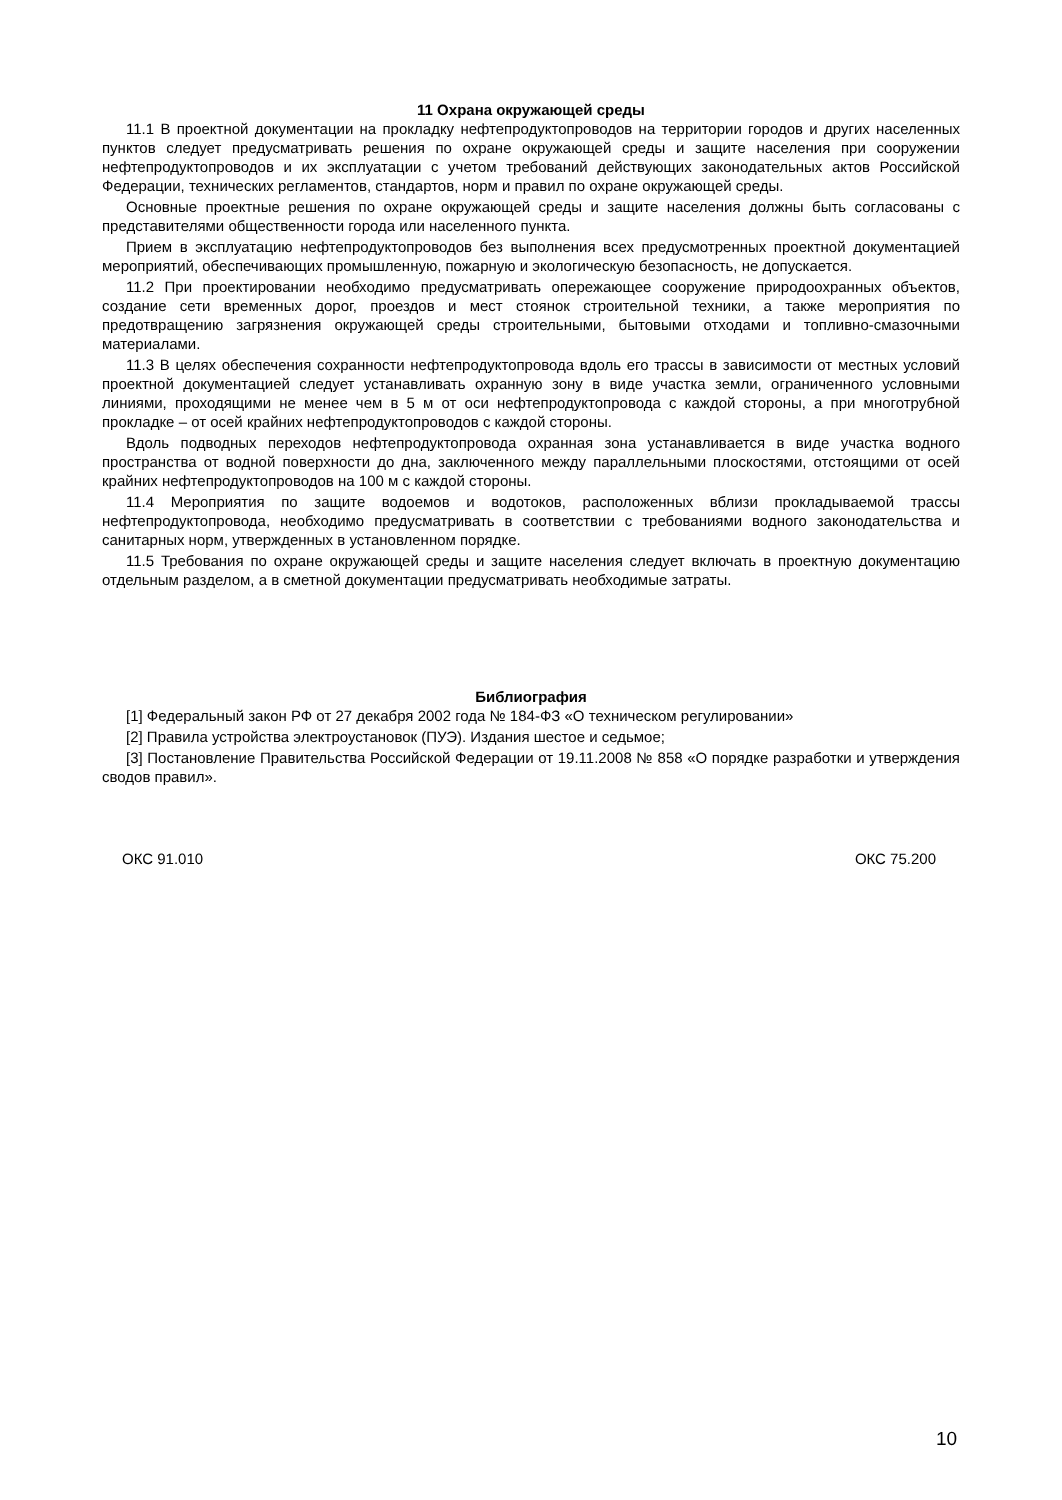11 Охрана окружающей среды
11.1 В проектной документации на прокладку нефтепродуктопроводов на территории городов и других населенных пунктов следует предусматривать решения по охране окружающей среды и защите населения при сооружении нефтепродуктопроводов и их эксплуатации с учетом требований действующих законодательных актов Российской Федерации, технических регламентов, стандартов, норм и правил по охране окружающей среды.
Основные проектные решения по охране окружающей среды и защите населения должны быть согласованы с представителями общественности города или населенного пункта.
Прием в эксплуатацию нефтепродуктопроводов без выполнения всех предусмотренных проектной документацией мероприятий, обеспечивающих промышленную, пожарную и экологическую безопасность, не допускается.
11.2 При проектировании необходимо предусматривать опережающее сооружение природоохранных объектов, создание сети временных дорог, проездов и мест стоянок строительной техники, а также мероприятия по предотвращению загрязнения окружающей среды строительными, бытовыми отходами и топливно-смазочными материалами.
11.3 В целях обеспечения сохранности нефтепродуктопровода вдоль его трассы в зависимости от местных условий проектной документацией следует устанавливать охранную зону в виде участка земли, ограниченного условными линиями, проходящими не менее чем в 5 м от оси нефтепродуктопровода с каждой стороны, а при многотрубной прокладке – от осей крайних нефтепродуктопроводов с каждой стороны.
Вдоль подводных переходов нефтепродуктопровода охранная зона устанавливается в виде участка водного пространства от водной поверхности до дна, заключенного между параллельными плоскостями, отстоящими от осей крайних нефтепродуктопроводов на 100 м с каждой стороны.
11.4 Мероприятия по защите водоемов и водотоков, расположенных вблизи прокладываемой трассы нефтепродуктопровода, необходимо предусматривать в соответствии с требованиями водного законодательства и санитарных норм, утвержденных в установленном порядке.
11.5 Требования по охране окружающей среды и защите населения следует включать в проектную документацию отдельным разделом, а в сметной документации предусматривать необходимые затраты.
Библиография
[1] Федеральный закон РФ от 27 декабря 2002 года № 184-ФЗ «О техническом регулировании»
[2] Правила устройства электроустановок (ПУЭ). Издания шестое и седьмое;
[3] Постановление Правительства Российской Федерации от 19.11.2008 № 858 «О порядке разработки и утверждения сводов правил».
ОКС 91.010 ОКС 75.200
10